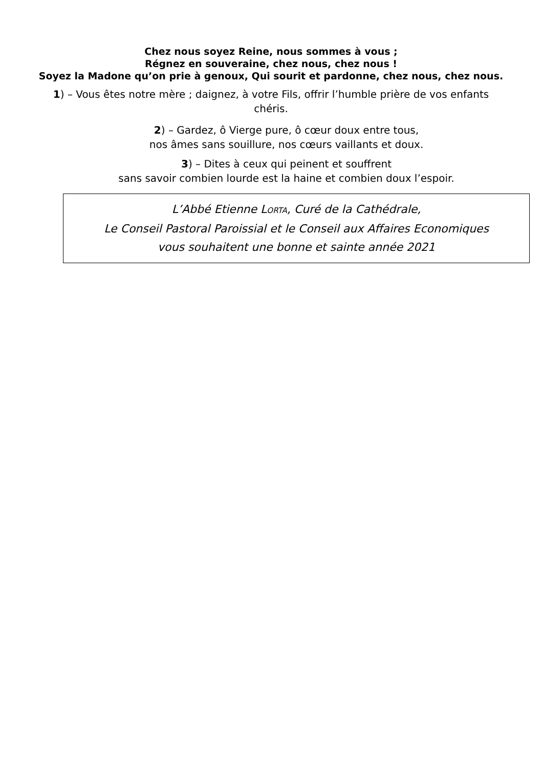Chez nous soyez Reine, nous sommes à vous ;
Régnez en souveraine, chez nous, chez nous !
Soyez la Madone qu’on prie à genoux, Qui sourit et pardonne, chez nous, chez nous.
1) – Vous êtes notre mère ; daignez, à votre Fils, offrir l’humble prière de vos enfants chéris.
2) – Gardez, ô Vierge pure, ô cœur doux entre tous,
nos âmes sans souillure, nos cœurs vaillants et doux.
3) – Dites à ceux qui peinent et souffrent
sans savoir combien lourde est la haine et combien doux l’espoir.
L’Abbé Etienne LORTA, Curé de la Cathédrale,
Le Conseil Pastoral Paroissial et le Conseil aux Affaires Economiques
vous souhaitent une bonne et sainte année 2021